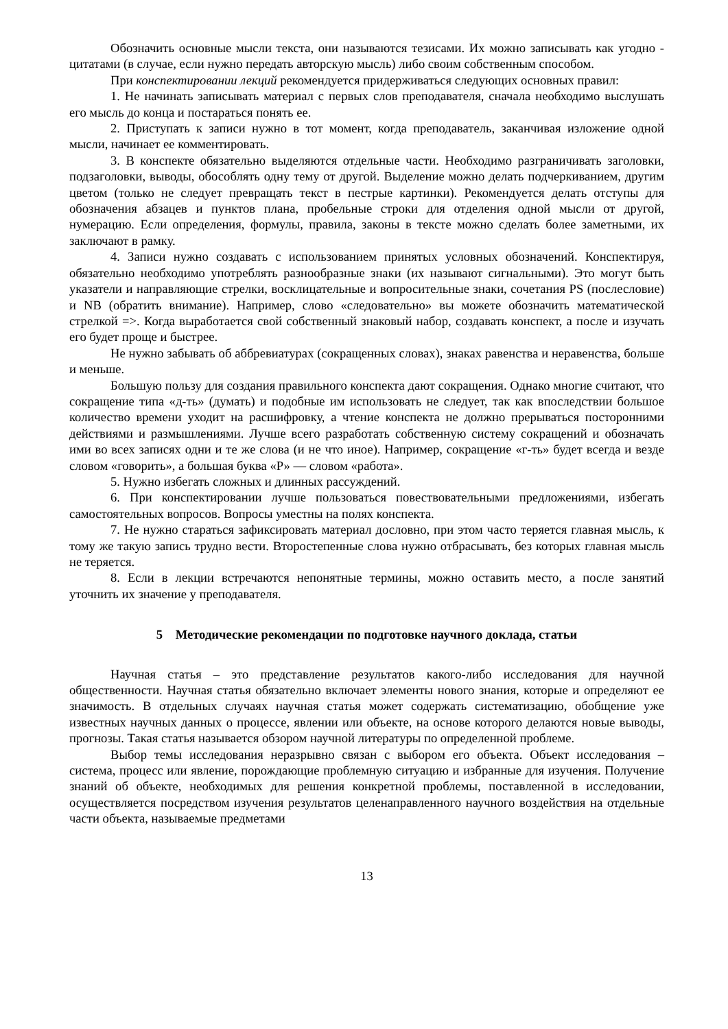Обозначить основные мысли текста, они называются тезисами. Их можно записывать как угодно - цитатами (в случае, если нужно передать авторскую мысль) либо своим собственным способом.
При конспектировании лекций рекомендуется придерживаться следующих основных правил:
1. Не начинать записывать материал с первых слов преподавателя, сначала необходимо выслушать его мысль до конца и постараться понять ее.
2. Приступать к записи нужно в тот момент, когда преподаватель, заканчивая изложение одной мысли, начинает ее комментировать.
3. В конспекте обязательно выделяются отдельные части. Необходимо разграничивать заголовки, подзаголовки, выводы, обособлять одну тему от другой. Выделение можно делать подчеркиванием, другим цветом (только не следует превращать текст в пестрые картинки). Рекомендуется делать отступы для обозначения абзацев и пунктов плана, пробельные строки для отделения одной мысли от другой, нумерацию. Если определения, формулы, правила, законы в тексте можно сделать более заметными, их заключают в рамку.
4. Записи нужно создавать с использованием принятых условных обозначений. Конспектируя, обязательно необходимо употреблять разнообразные знаки (их называют сигнальными). Это могут быть указатели и направляющие стрелки, восклицательные и вопросительные знаки, сочетания PS (послесловие) и NB (обратить внимание). Например, слово «следовательно» вы можете обозначить математической стрелкой =>. Когда выработается свой собственный знаковый набор, создавать конспект, а после и изучать его будет проще и быстрее.
Не нужно забывать об аббревиатурах (сокращенных словах), знаках равенства и неравенства, больше и меньше.
Большую пользу для создания правильного конспекта дают сокращения. Однако многие считают, что сокращение типа «д-ть» (думать) и подобные им использовать не следует, так как впоследствии большое количество времени уходит на расшифровку, а чтение конспекта не должно прерываться посторонними действиями и размышлениями. Лучше всего разработать собственную систему сокращений и обозначать ими во всех записях одни и те же слова (и не что иное). Например, сокращение «г-ть» будет всегда и везде словом «говорить», а большая буква «Р» — словом «работа».
5. Нужно избегать сложных и длинных рассуждений.
6. При конспектировании лучше пользоваться повествовательными предложениями, избегать самостоятельных вопросов. Вопросы уместны на полях конспекта.
7. Не нужно стараться зафиксировать материал дословно, при этом часто теряется главная мысль, к тому же такую запись трудно вести. Второстепенные слова нужно отбрасывать, без которых главная мысль не теряется.
8. Если в лекции встречаются непонятные термины, можно оставить место, а после занятий уточнить их значение у преподавателя.
5 Методические рекомендации по подготовке научного доклада, статьи
Научная статья – это представление результатов какого-либо исследования для научной общественности. Научная статья обязательно включает элементы нового знания, которые и определяют ее значимость. В отдельных случаях научная статья может содержать систематизацию, обобщение уже известных научных данных о процессе, явлении или объекте, на основе которого делаются новые выводы, прогнозы. Такая статья называется обзором научной литературы по определенной проблеме.
Выбор темы исследования неразрывно связан с выбором его объекта. Объект исследования – система, процесс или явление, порождающие проблемную ситуацию и избранные для изучения. Получение знаний об объекте, необходимых для решения конкретной проблемы, поставленной в исследовании, осуществляется посредством изучения результатов целенаправленного научного воздействия на отдельные части объекта, называемые предметами
13